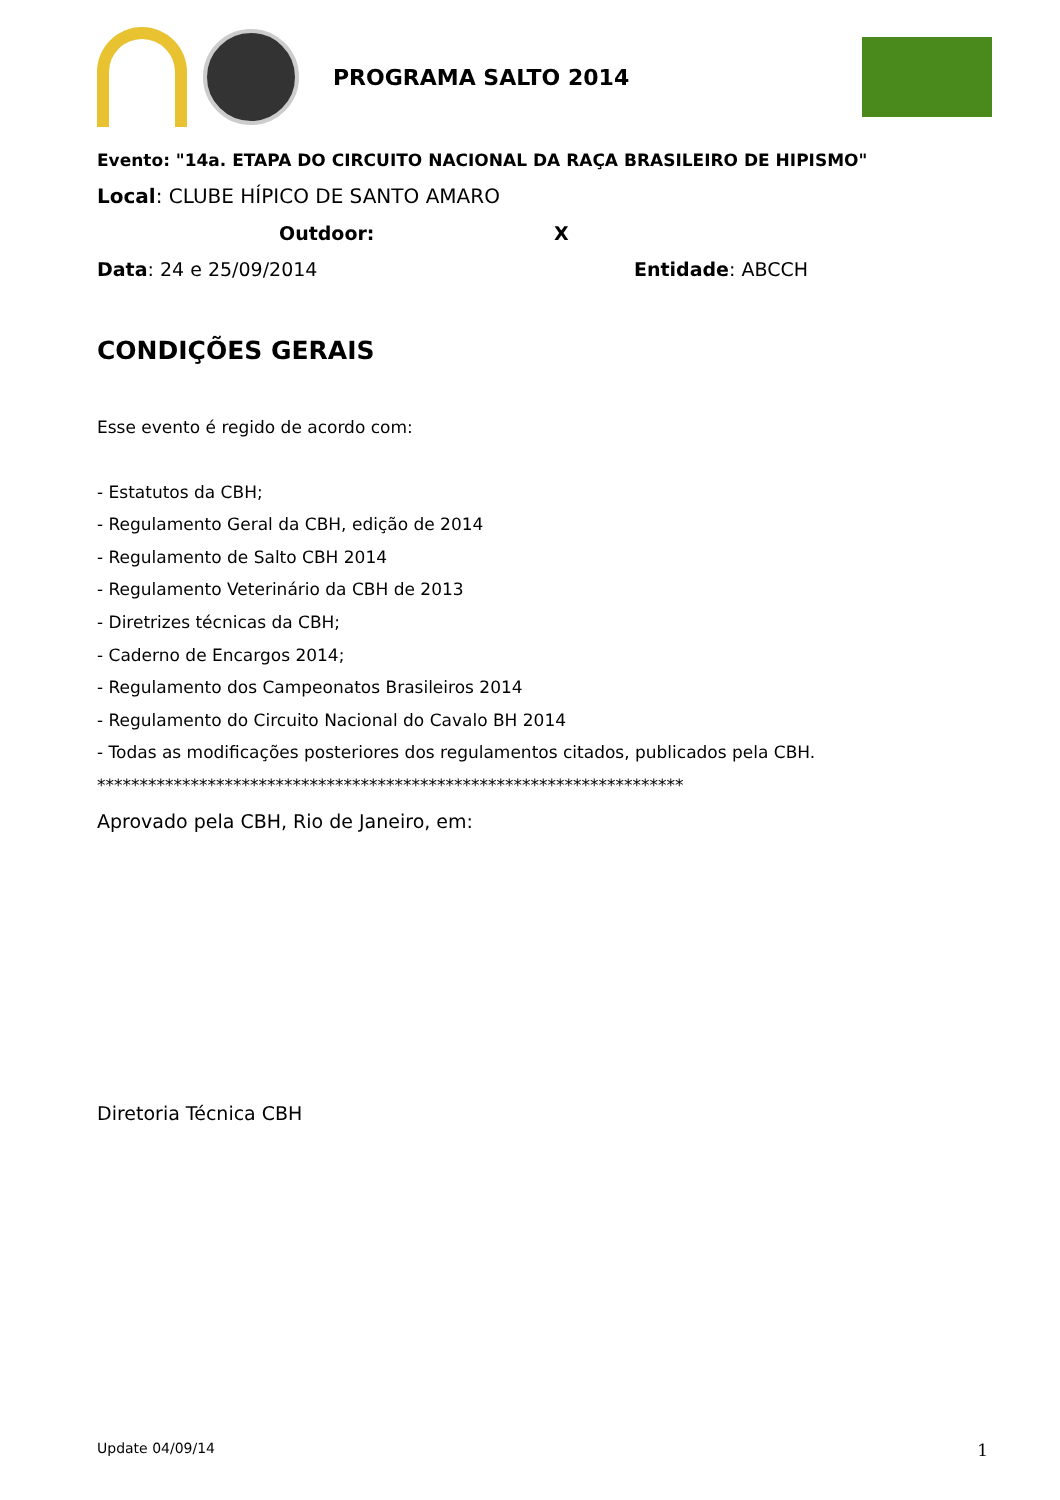PROGRAMA SALTO 2014
Evento: "14a. ETAPA DO CIRCUITO NACIONAL DA RAÇA BRASILEIRO DE HIPISMO"
Local: CLUBE HÍPICO DE SANTO AMARO
Outdoor: X
Data: 24 e 25/09/2014 Entidade: ABCCH
CONDIÇÕES GERAIS
Esse evento é regido de acordo com:
- Estatutos da CBH;
- Regulamento Geral da CBH, edição de 2014
- Regulamento de Salto CBH 2014
- Regulamento Veterinário da CBH de 2013
- Diretrizes técnicas da CBH;
- Caderno de Encargos 2014;
- Regulamento dos Campeonatos Brasileiros 2014
- Regulamento do Circuito Nacional do Cavalo BH 2014
- Todas as modificações posteriores dos regulamentos citados, publicados pela CBH.
*********************************************************************
Aprovado pela CBH, Rio de Janeiro, em:
Diretoria Técnica CBH
Update 04/09/14 1